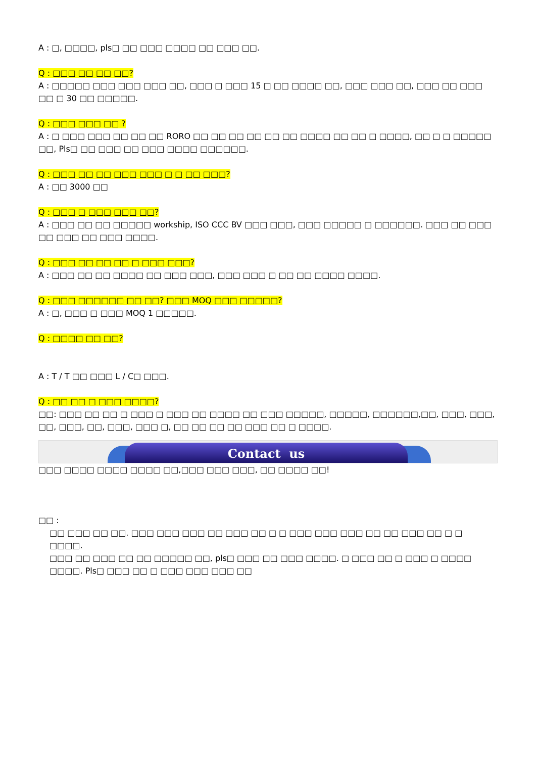A : □, □□□□, pls□ □□ □□□ □□□□ □□ □□□ □□.
Q : □□□ □□ □□ □□?
A : □□□□□ □□□ □□□ □□□ □□, □□□ □ □□□ 15 □ □□ □□□□ □□, □□□ □□□ □□, □□□ □□ □□□ □□ □ 30 □□ □□□□□.
Q : □□□ □□□ □□ ?
A : □ □□□ □□□ □□ □□ □□ RORO □□ □□ □□ □□ □□ □□ □□□□ □□ □□ □ □□□□, □□ □ □ □□□□□ □□, Pls□ □□ □□□ □□ □□□ □□□□ □□□□□□.
Q : □□□ □□ □□ □□□ □□□ □ □ □□ □□□?
A : □□ 3000 □□
Q : □□□ □ □□□ □□□ □□?
A : □□□ □□ □□ □□□□□ workship, ISO CCC BV □□□ □□□, □□□ □□□□□ □ □□□□□□. □□□ □□ □□□ □□ □□□ □□ □□□ □□□□.
Q : □□□ □□ □□ □□ □ □□□ □□□?
A : □□□ □□ □□ □□□□ □□ □□□ □□□, □□□ □□□ □ □□ □□ □□□□ □□□□.
Q : □□□ □□□□□□ □□ □□? □□□ MOQ □□□ □□□□□?
A : □, □□□ □ □□□ MOQ 1 □□□□□.
Q : □□□□ □□ □□?
A : T / T □□ □□□ L / C□ □□□.
Q : □□ □□ □ □□□ □□□□?
□□: □□□ □□ □□ □ □□□ □ □□□ □□ □□□□ □□ □□□ □□□□□, □□□□□, □□□□□□,□□, □□□, □□□, □□, □□□, □□, □□□, □□□ □, □□ □□ □□ □□ □□□ □□ □ □□□□.
Contact us
□□□ □□□□ □□□□ □□□□ □□,□□□ □□□ □□□, □□ □□□□ □□!
□□ :
□□ □□□ □□ □□. □□□ □□□ □□□ □□ □□□ □□ □ □ □□□ □□□ □□□ □□ □□ □□□ □□ □ □ □□□□.
□□□ □□ □□□ □□ □□ □□□□□ □□, pls□ □□□ □□ □□□ □□□□. □ □□□ □□ □ □□□ □ □□□□ □□□□. Pls□ □□□ □□ □ □□□ □□□ □□□ □□